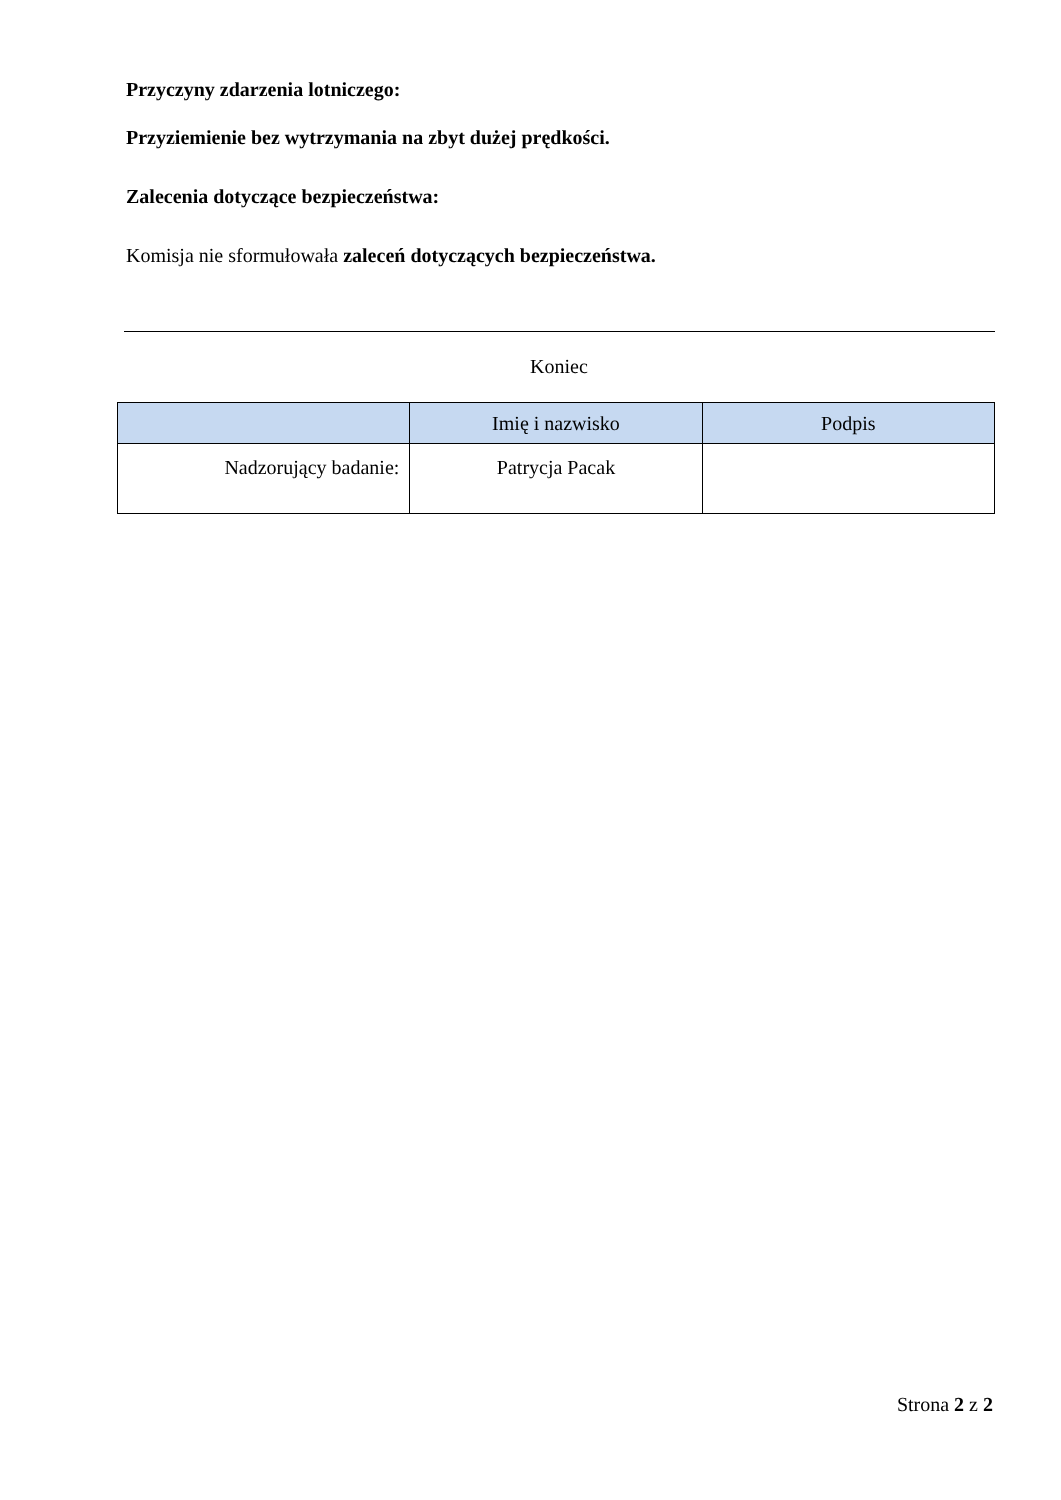Przyczyny zdarzenia lotniczego:
Przyziemienie bez wytrzymania na zbyt dużej prędkości.
Zalecenia dotyczące bezpieczeństwa:
Komisja nie sformułowała zaleceń dotyczących bezpieczeństwa.
Koniec
| | Imię i nazwisko | Podpis |
| --- | --- | --- |
| Nadzorujący badanie: | Patrycja Pacak | |
Strona 2 z 2